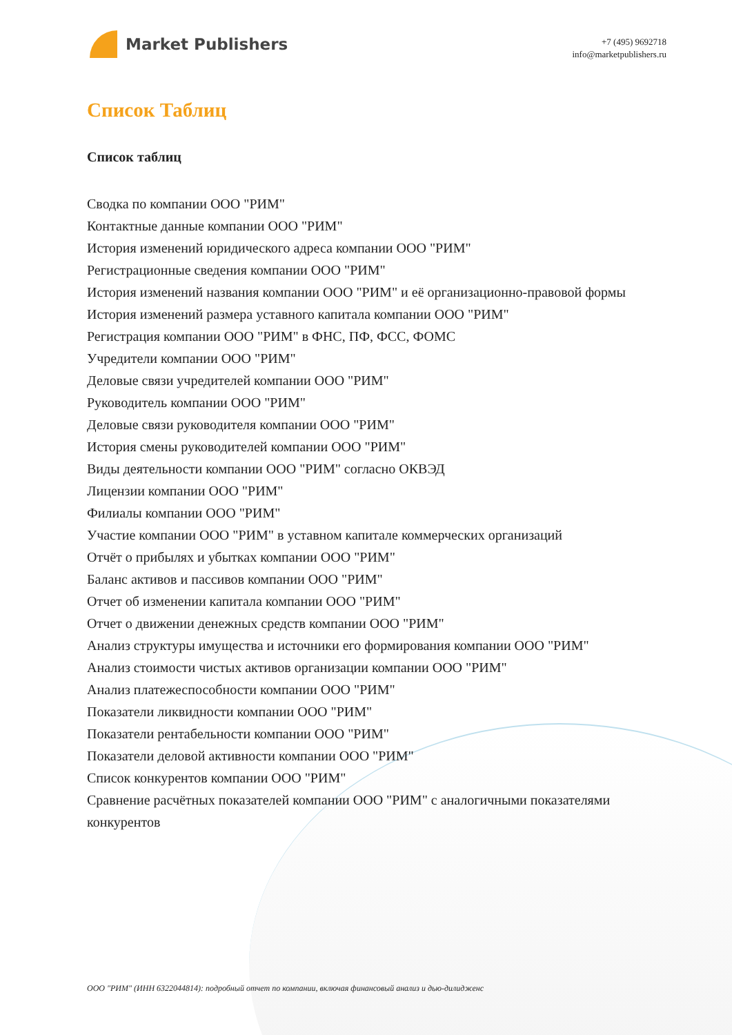Market Publishers
+7 (495) 9692718
info@marketpublishers.ru
Список Таблиц
Список таблиц
Сводка по компании ООО "РИМ"
Контактные данные компании ООО "РИМ"
История изменений юридического адреса компании ООО "РИМ"
Регистрационные сведения компании ООО "РИМ"
История изменений названия компании ООО "РИМ" и её организационно-правовой формы
История изменений размера уставного капитала компании ООО "РИМ"
Регистрация компании ООО "РИМ" в ФНС, ПФ, ФСС, ФОМС
Учредители компании ООО "РИМ"
Деловые связи учредителей компании ООО "РИМ"
Руководитель компании ООО "РИМ"
Деловые связи руководителя компании ООО "РИМ"
История смены руководителей компании ООО "РИМ"
Виды деятельности компании ООО "РИМ" согласно ОКВЭД
Лицензии компании ООО "РИМ"
Филиалы компании ООО "РИМ"
Участие компании ООО "РИМ" в уставном капитале коммерческих организаций
Отчёт о прибылях и убытках компании ООО "РИМ"
Баланс активов и пассивов компании ООО "РИМ"
Отчет об изменении капитала компании ООО "РИМ"
Отчет о движении денежных средств компании ООО "РИМ"
Анализ структуры имущества и источники его формирования компании ООО "РИМ"
Анализ стоимости чистых активов организации компании ООО "РИМ"
Анализ платежеспособности компании ООО "РИМ"
Показатели ликвидности компании ООО "РИМ"
Показатели рентабельности компании ООО "РИМ"
Показатели деловой активности компании ООО "РИМ"
Список конкурентов компании ООО "РИМ"
Сравнение расчётных показателей компании ООО "РИМ" с аналогичными показателями конкурентов
ООО "РИМ" (ИНН 6322044814): подробный отчет по компании, включая финансовый анализ и дью-дилидженс